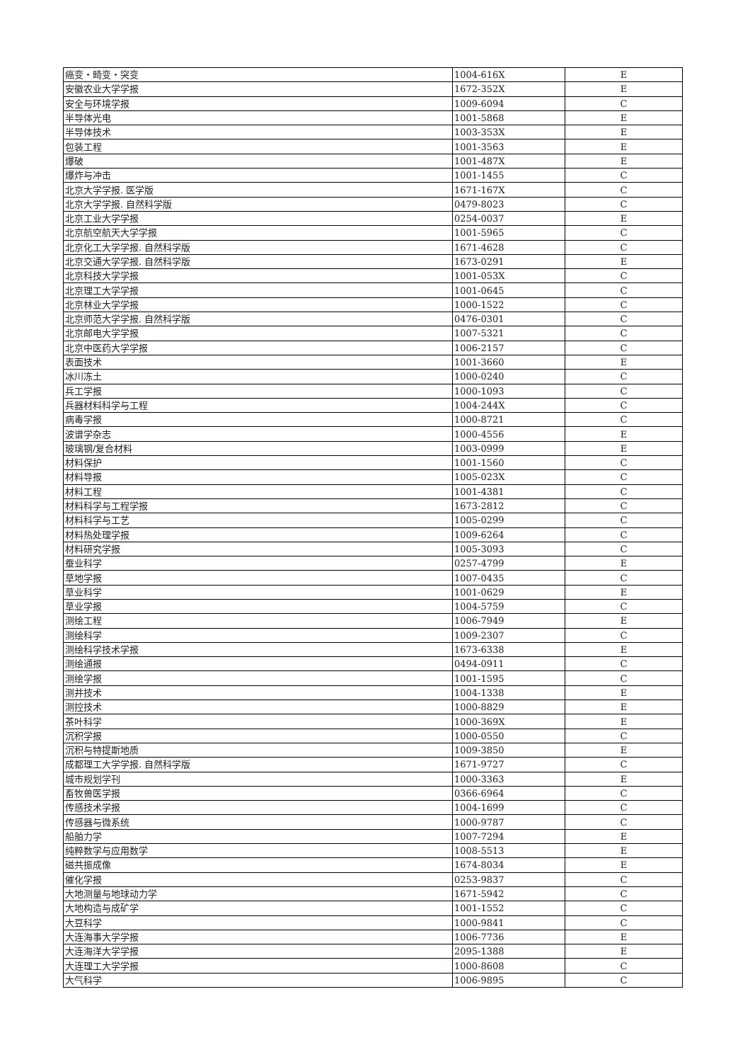| 癌变・畸变・突变 | 1004-616X | E |
| 安徽农业大学学报 | 1672-352X | E |
| 安全与环境学报 | 1009-6094 | C |
| 半导体光电 | 1001-5868 | E |
| 半导体技术 | 1003-353X | E |
| 包装工程 | 1001-3563 | E |
| 爆破 | 1001-487X | E |
| 爆炸与冲击 | 1001-1455 | C |
| 北京大学学报. 医学版 | 1671-167X | C |
| 北京大学学报. 自然科学版 | 0479-8023 | C |
| 北京工业大学学报 | 0254-0037 | E |
| 北京航空航天大学学报 | 1001-5965 | C |
| 北京化工大学学报. 自然科学版 | 1671-4628 | C |
| 北京交通大学学报. 自然科学版 | 1673-0291 | E |
| 北京科技大学学报 | 1001-053X | C |
| 北京理工大学学报 | 1001-0645 | C |
| 北京林业大学学报 | 1000-1522 | C |
| 北京师范大学学报. 自然科学版 | 0476-0301 | C |
| 北京邮电大学学报 | 1007-5321 | C |
| 北京中医药大学学报 | 1006-2157 | C |
| 表面技术 | 1001-3660 | E |
| 冰川冻土 | 1000-0240 | C |
| 兵工学报 | 1000-1093 | C |
| 兵器材料科学与工程 | 1004-244X | C |
| 病毒学报 | 1000-8721 | C |
| 波谱学杂志 | 1000-4556 | E |
| 玻璃钢/复合材料 | 1003-0999 | E |
| 材料保护 | 1001-1560 | C |
| 材料导报 | 1005-023X | C |
| 材料工程 | 1001-4381 | C |
| 材料科学与工程学报 | 1673-2812 | C |
| 材料科学与工艺 | 1005-0299 | C |
| 材料热处理学报 | 1009-6264 | C |
| 材料研究学报 | 1005-3093 | C |
| 蚕业科学 | 0257-4799 | E |
| 草地学报 | 1007-0435 | C |
| 草业科学 | 1001-0629 | E |
| 草业学报 | 1004-5759 | C |
| 测绘工程 | 1006-7949 | E |
| 测绘科学 | 1009-2307 | C |
| 测绘科学技术学报 | 1673-6338 | E |
| 测绘通报 | 0494-0911 | C |
| 测绘学报 | 1001-1595 | C |
| 测井技术 | 1004-1338 | E |
| 测控技术 | 1000-8829 | E |
| 茶叶科学 | 1000-369X | E |
| 沉积学报 | 1000-0550 | C |
| 沉积与特提斯地质 | 1009-3850 | E |
| 成都理工大学学报. 自然科学版 | 1671-9727 | C |
| 城市规划学刊 | 1000-3363 | E |
| 畜牧兽医学报 | 0366-6964 | C |
| 传感技术学报 | 1004-1699 | C |
| 传感器与微系统 | 1000-9787 | C |
| 船舶力学 | 1007-7294 | E |
| 纯粹数学与应用数学 | 1008-5513 | E |
| 磁共振成像 | 1674-8034 | E |
| 催化学报 | 0253-9837 | C |
| 大地测量与地球动力学 | 1671-5942 | C |
| 大地构造与成矿学 | 1001-1552 | C |
| 大豆科学 | 1000-9841 | C |
| 大连海事大学学报 | 1006-7736 | E |
| 大连海洋大学学报 | 2095-1388 | E |
| 大连理工大学学报 | 1000-8608 | C |
| 大气科学 | 1006-9895 | C |